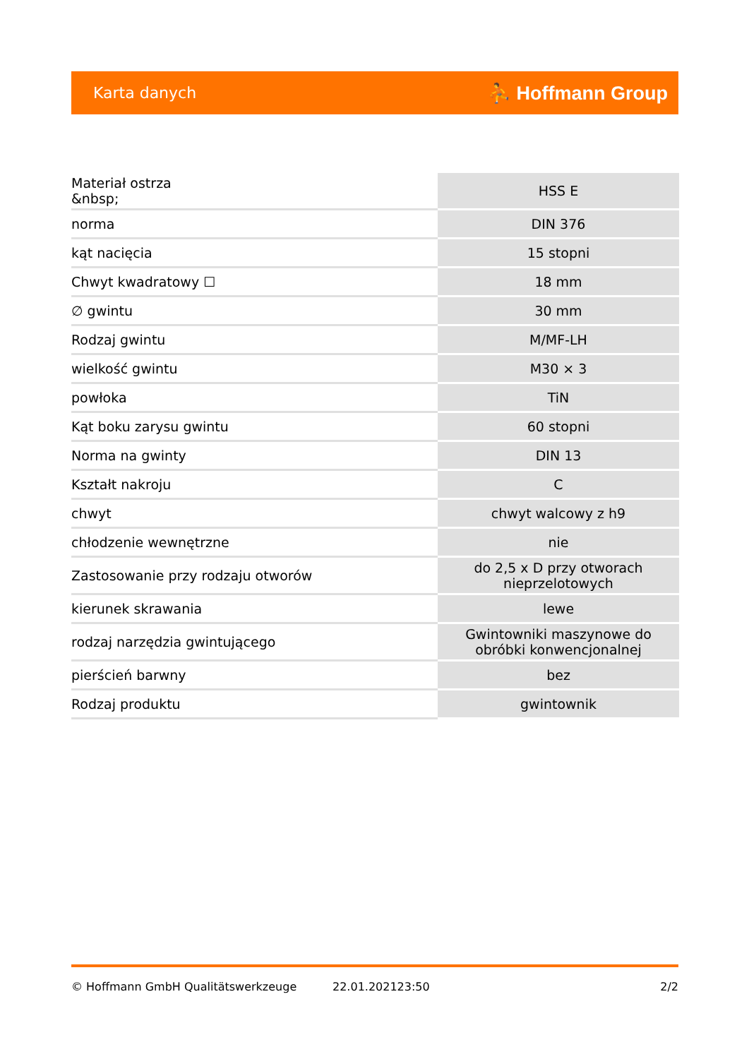Karta danych ⛹ Hoffmann Group
| Materiał ostrza &nbsp; | HSS E |
| norma | DIN 376 |
| kąt nacięcia | 15 stopni |
| Chwyt kwadratowy ☐ | 18 mm |
| ∅ gwintu | 30 mm |
| Rodzaj gwintu | M/MF-LH |
| wielkość gwintu | M30 × 3 |
| powłoka | TiN |
| Kąt boku zarysu gwintu | 60 stopni |
| Norma na gwinty | DIN 13 |
| Kształt nakroju | C |
| chwyt | chwyt walcowy z h9 |
| chłodzenie wewnętrzne | nie |
| Zastosowanie przy rodzaju otworów | do 2,5 x D przy otworach nieprzelotowych |
| kierunek skrawania | lewe |
| rodzaj narzędzia gwintującego | Gwintowniki maszynowe do obróbki konwencjonalnej |
| pierścień barwny | bez |
| Rodzaj produktu | gwintownik |
© Hoffmann GmbH Qualitätswerkzeuge 22.01.202123:50 2/2